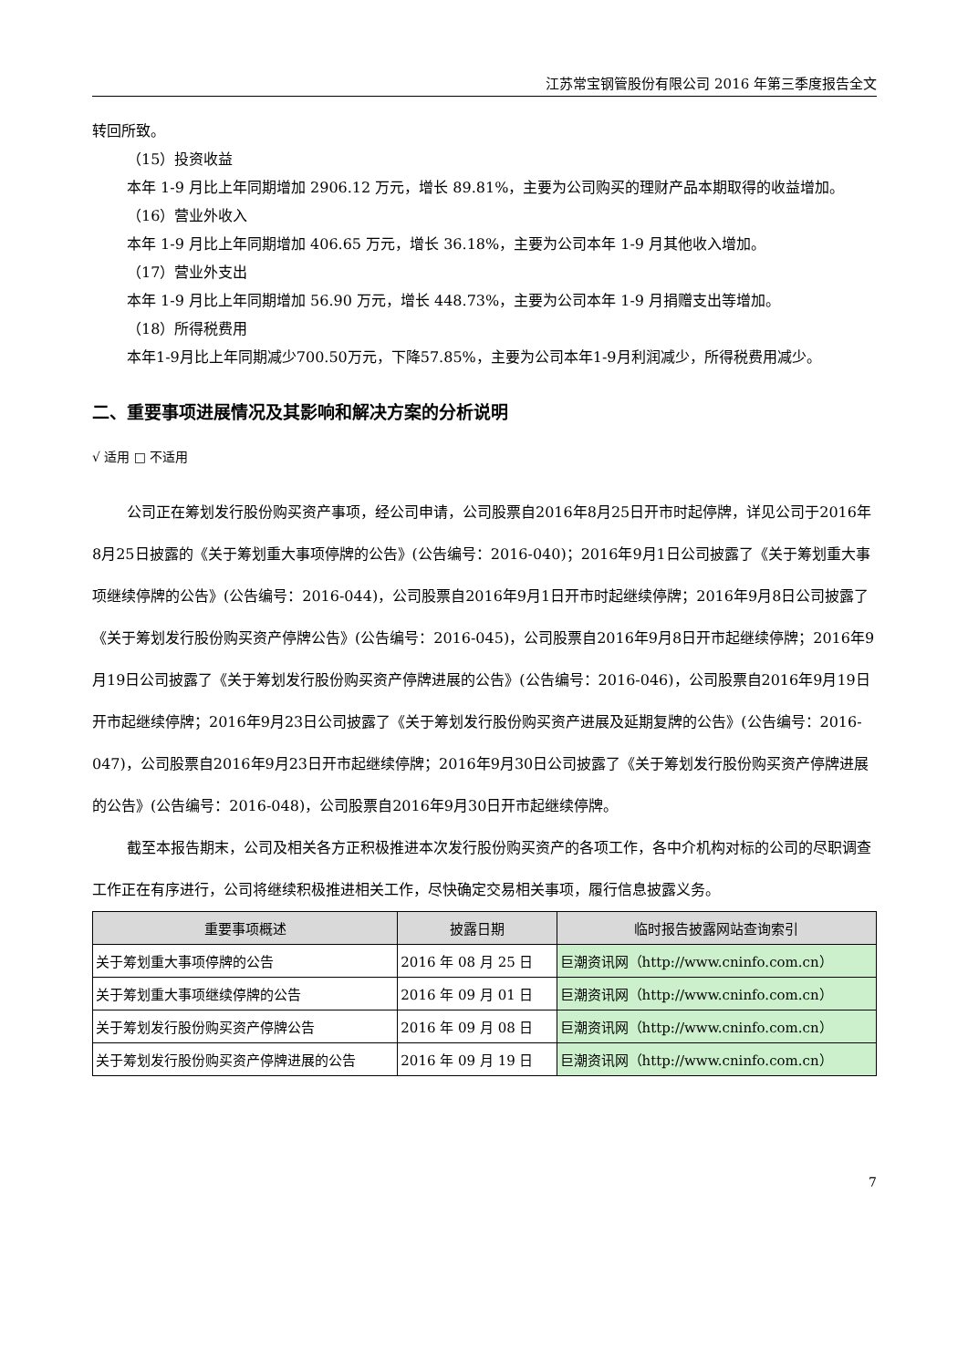江苏常宝钢管股份有限公司 2016 年第三季度报告全文
转回所致。
（15）投资收益
本年 1-9 月比上年同期增加 2906.12 万元，增长 89.81%，主要为公司购买的理财产品本期取得的收益增加。
（16）营业外收入
本年 1-9 月比上年同期增加 406.65 万元，增长 36.18%，主要为公司本年 1-9 月其他收入增加。
（17）营业外支出
本年 1-9 月比上年同期增加 56.90 万元，增长 448.73%，主要为公司本年 1-9 月捐赠支出等增加。
（18）所得税费用
本年1-9月比上年同期减少700.50万元，下降57.85%，主要为公司本年1-9月利润减少，所得税费用减少。
二、重要事项进展情况及其影响和解决方案的分析说明
√ 适用 □ 不适用
公司正在筹划发行股份购买资产事项，经公司申请，公司股票自2016年8月25日开市时起停牌，详见公司于2016年8月25日披露的《关于筹划重大事项停牌的公告》(公告编号：2016-040)；2016年9月1日公司披露了《关于筹划重大事项继续停牌的公告》(公告编号：2016-044)，公司股票自2016年9月1日开市时起继续停牌；2016年9月8日公司披露了《关于筹划发行股份购买资产停牌公告》(公告编号：2016-045)，公司股票自2016年9月8日开市起继续停牌；2016年9月19日公司披露了《关于筹划发行股份购买资产停牌进展的公告》(公告编号：2016-046)，公司股票自2016年9月19日开市起继续停牌；2016年9月23日公司披露了《关于筹划发行股份购买资产进展及延期复牌的公告》(公告编号：2016-047)，公司股票自2016年9月23日开市起继续停牌；2016年9月30日公司披露了《关于筹划发行股份购买资产停牌进展的公告》(公告编号：2016-048)，公司股票自2016年9月30日开市起继续停牌。
截至本报告期末，公司及相关各方正积极推进本次发行股份购买资产的各项工作，各中介机构对标的公司的尽职调查工作正在有序进行，公司将继续积极推进相关工作，尽快确定交易相关事项，履行信息披露义务。
| 重要事项概述 | 披露日期 | 临时报告披露网站查询索引 |
| --- | --- | --- |
| 关于筹划重大事项停牌的公告 | 2016 年 08 月 25 日 | 巨潮资讯网（http://www.cninfo.com.cn） |
| 关于筹划重大事项继续停牌的公告 | 2016 年 09 月 01 日 | 巨潮资讯网（http://www.cninfo.com.cn） |
| 关于筹划发行股份购买资产停牌公告 | 2016 年 09 月 08 日 | 巨潮资讯网（http://www.cninfo.com.cn） |
| 关于筹划发行股份购买资产停牌进展的公告 | 2016 年 09 月 19 日 | 巨潮资讯网（http://www.cninfo.com.cn） |
7